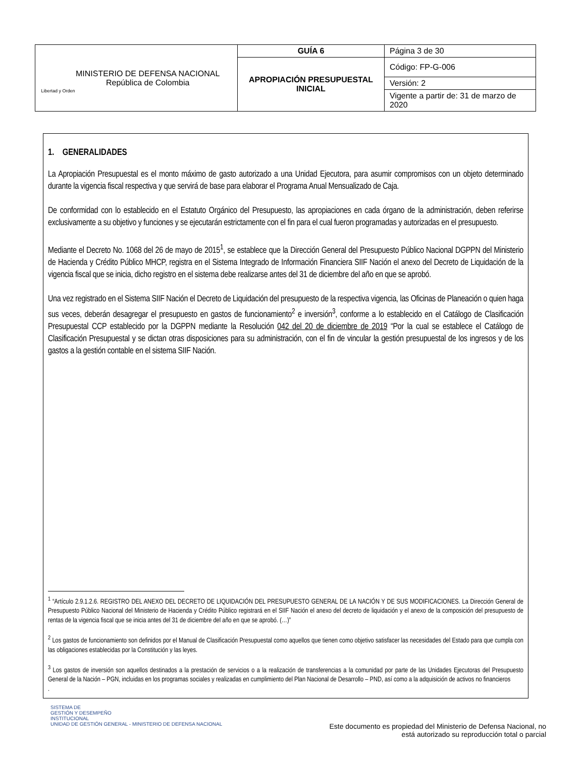| Libertad y Orden MINISTERIO DE DEFENSA NACIONAL República de Colombia | GUÍA 6 | Página 3 de 30 |
| | APROPIACIÓN PRESUPUESTAL INICIAL | Código: FP-G-006 |
| | | Versión: 2 |
| | | Vigente a partir de: 31 de marzo de 2020 |
1. GENERALIDADES
La Apropiación Presupuestal es el monto máximo de gasto autorizado a una Unidad Ejecutora, para asumir compromisos con un objeto determinado durante la vigencia fiscal respectiva y que servirá de base para elaborar el Programa Anual Mensualizado de Caja.
De conformidad con lo establecido en el Estatuto Orgánico del Presupuesto, las apropiaciones en cada órgano de la administración, deben referirse exclusivamente a su objetivo y funciones y se ejecutarán estrictamente con el fin para el cual fueron programadas y autorizadas en el presupuesto.
Mediante el Decreto No. 1068 del 26 de mayo de 2015<sup>1</sup>, se establece que la Dirección General del Presupuesto Público Nacional DGPPN del Ministerio de Hacienda y Crédito Público MHCP, registra en el Sistema Integrado de Información Financiera SIIF Nación el anexo del Decreto de Liquidación de la vigencia fiscal que se inicia, dicho registro en el sistema debe realizarse antes del 31 de diciembre del año en que se aprobó.
Una vez registrado en el Sistema SIIF Nación el Decreto de Liquidación del presupuesto de la respectiva vigencia, las Oficinas de Planeación o quien haga sus veces, deberán desagregar el presupuesto en gastos de funcionamiento<sup>2</sup> e inversión<sup>3</sup>, conforme a lo establecido en el Catálogo de Clasificación Presupuestal CCP establecido por la DGPPN mediante la Resolución 042 del 20 de diciembre de 2019 “Por la cual se establece el Catálogo de Clasificación Presupuestal y se dictan otras disposiciones para su administración, con el fin de vincular la gestión presupuestal de los ingresos y de los gastos a la gestión contable en el sistema SIIF Nación.
<sup>1</sup> “Artículo 2.9.1.2.6. REGISTRO DEL ANEXO DEL DECRETO DE LIQUIDACIÓN DEL PRESUPUESTO GENERAL DE LA NACIÓN Y DE SUS MODIFICACIONES. La Dirección General de Presupuesto Público Nacional del Ministerio de Hacienda y Crédito Público registrará en el SIIF Nación el anexo del decreto de liquidación y el anexo de la composición del presupuesto de rentas de la vigencia fiscal que se inicia antes del 31 de diciembre del año en que se aprobó. (…)”
<sup>2</sup> Los gastos de funcionamiento son definidos por el Manual de Clasificación Presupuestal como aquellos que tienen como objetivo satisfacer las necesidades del Estado para que cumpla con las obligaciones establecidas por la Constitución y las leyes.
<sup>3</sup> Los gastos de inversión son aquellos destinados a la prestación de servicios o a la realización de transferencias a la comunidad por parte de las Unidades Ejecutoras del Presupuesto General de la Nación – PGN, incluidas en los programas sociales y realizadas en cumplimiento del Plan Nacional de Desarrollo – PND, así como a la adquisición de activos no financieros
.
SISTEMA DE
GESTIÓN Y DESEMPEÑO
INSTITUCIONAL
UNIDAD DE GESTIÓN GENERAL - MINISTERIO DE DEFENSA NACIONAL
Este documento es propiedad del Ministerio de Defensa Nacional, no
está autorizado su reproducción total o parcial